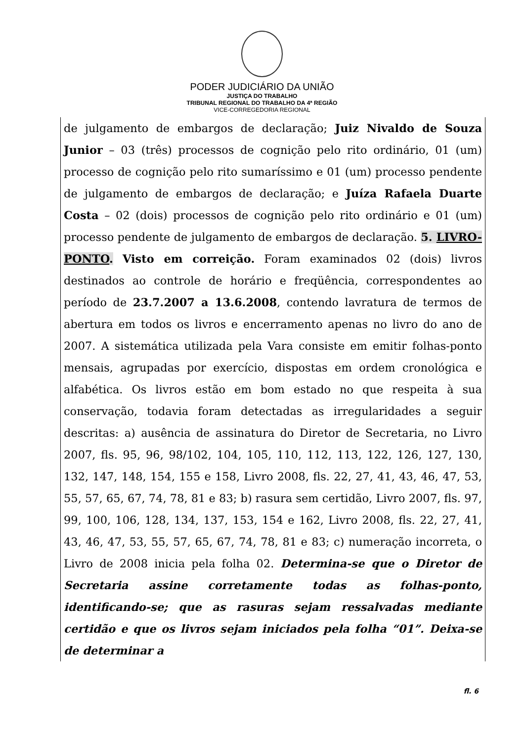PODER JUDICIÁRIO DA UNIÃO
JUSTIÇA DO TRABALHO
TRIBUNAL REGIONAL DO TRABALHO DA 4ª REGIÃO
VICE-CORREGEDORIA REGIONAL
de julgamento de embargos de declaração; Juiz Nivaldo de Souza Junior – 03 (três) processos de cognição pelo rito ordinário, 01 (um) processo de cognição pelo rito sumaríssimo e 01 (um) processo pendente de julgamento de embargos de declaração; e Juíza Rafaela Duarte Costa – 02 (dois) processos de cognição pelo rito ordinário e 01 (um) processo pendente de julgamento de embargos de declaração. 5. LIVRO-PONTO. Visto em correição. Foram examinados 02 (dois) livros destinados ao controle de horário e freqüência, correspondentes ao período de 23.7.2007 a 13.6.2008, contendo lavratura de termos de abertura em todos os livros e encerramento apenas no livro do ano de 2007. A sistemática utilizada pela Vara consiste em emitir folhas-ponto mensais, agrupadas por exercício, dispostas em ordem cronológica e alfabética. Os livros estão em bom estado no que respeita à sua conservação, todavia foram detectadas as irregularidades a seguir descritas: a) ausência de assinatura do Diretor de Secretaria, no Livro 2007, fls. 95, 96, 98/102, 104, 105, 110, 112, 113, 122, 126, 127, 130, 132, 147, 148, 154, 155 e 158, Livro 2008, fls. 22, 27, 41, 43, 46, 47, 53, 55, 57, 65, 67, 74, 78, 81 e 83; b) rasura sem certidão, Livro 2007, fls. 97, 99, 100, 106, 128, 134, 137, 153, 154 e 162, Livro 2008, fls. 22, 27, 41, 43, 46, 47, 53, 55, 57, 65, 67, 74, 78, 81 e 83; c) numeração incorreta, o Livro de 2008 inicia pela folha 02. Determina-se que o Diretor de Secretaria assine corretamente todas as folhas-ponto, identificando-se; que as rasuras sejam ressalvadas mediante certidão e que os livros sejam iniciados pela folha “01”. Deixa-se de determinar a
fl. 6